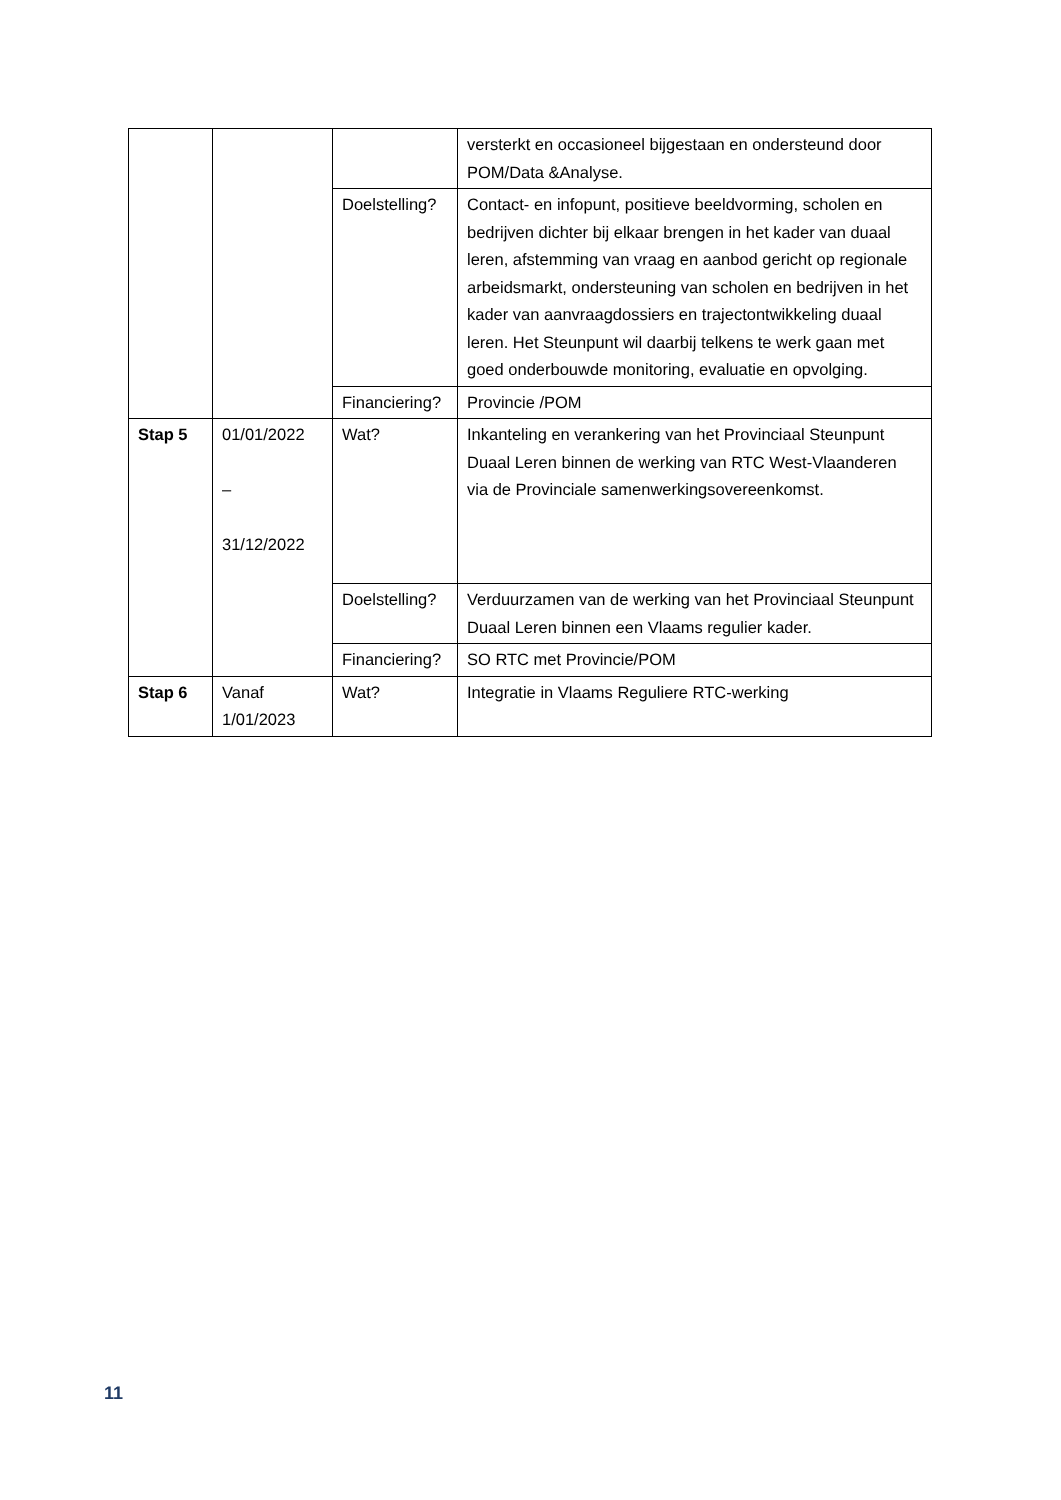| | | | versterkt en occasioneel bijgestaan en ondersteund door POM/Data &Analyse. |
| | | Doelstelling? | Contact- en infopunt, positieve beeldvorming, scholen en bedrijven dichter bij elkaar brengen in het kader van duaal leren, afstemming van vraag en aanbod gericht op regionale arbeidsmarkt, ondersteuning van scholen en bedrijven in het kader van aanvraagdossiers en trajectontwikkeling duaal leren. Het Steunpunt wil daarbij telkens te werk gaan met goed onderbouwde monitoring, evaluatie en opvolging. |
| | | Financiering? | Provincie /POM |
| Stap 5 | 01/01/2022 – 31/12/2022 | Wat? | Inkanteling en verankering van het Provinciaal Steunpunt Duaal Leren binnen de werking van RTC West-Vlaanderen via de Provinciale samenwerkingsovereenkomst. |
| | | Doelstelling? | Verduurzamen van de werking van het Provinciaal Steunpunt Duaal Leren binnen een Vlaams regulier kader. |
| | | Financiering? | SO RTC met Provincie/POM |
| Stap 6 | Vanaf 1/01/2023 | Wat? | Integratie in Vlaams Reguliere RTC-werking |
11